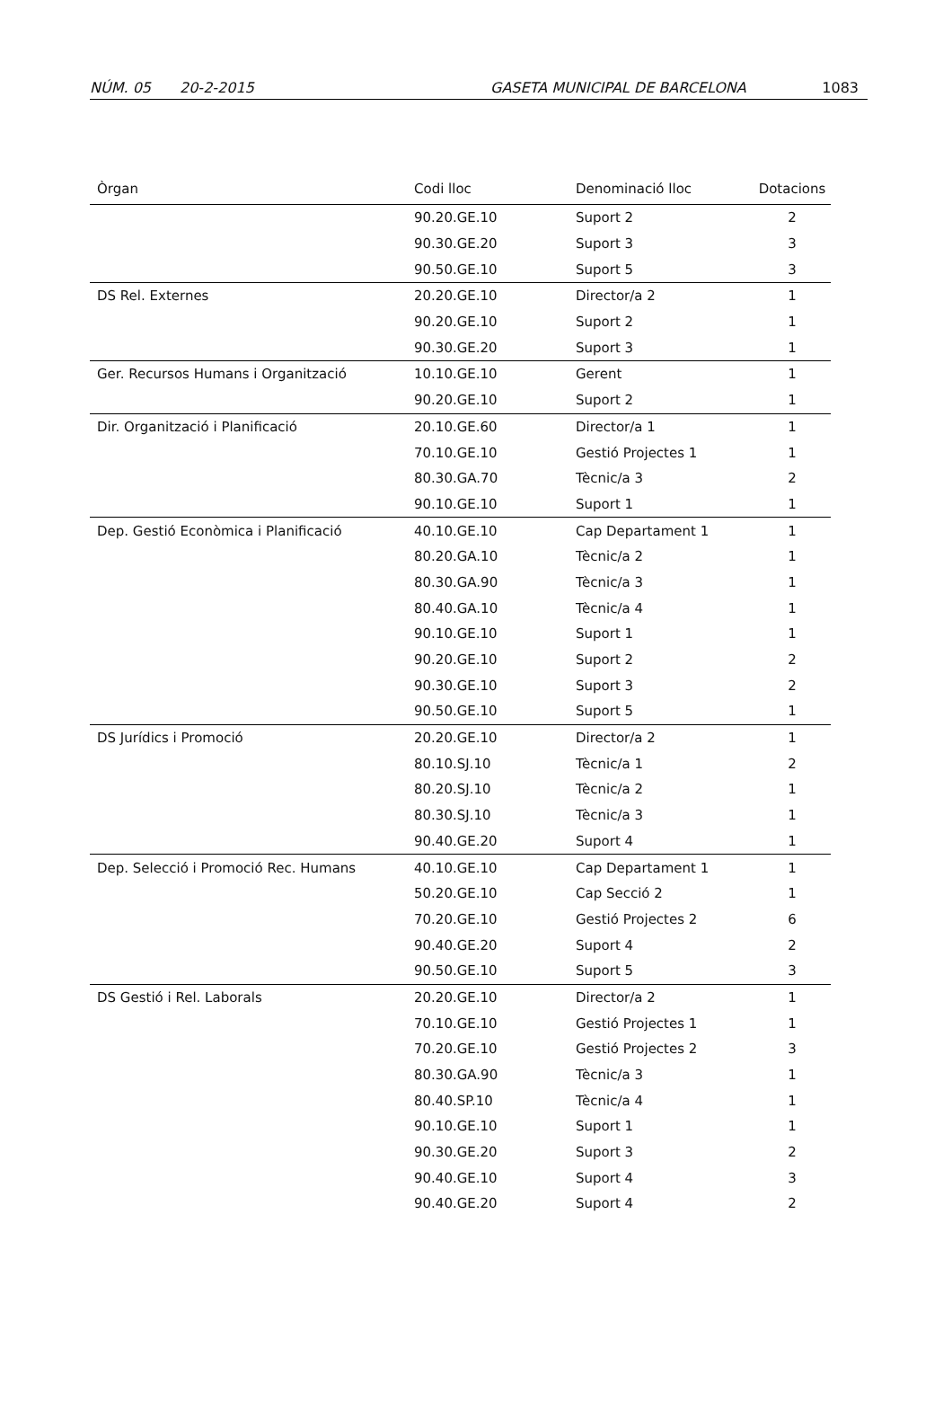NÚM. 05 20-2-2015 GASETA MUNICIPAL DE BARCELONA 1083
| Òrgan | Codi lloc | Denominació lloc | Dotacions |
| --- | --- | --- | --- |
| | 90.20.GE.10 | Suport 2 | 2 |
| | 90.30.GE.20 | Suport 3 | 3 |
| | 90.50.GE.10 | Suport 5 | 3 |
| DS Rel. Externes | 20.20.GE.10 | Director/a 2 | 1 |
| | 90.20.GE.10 | Suport 2 | 1 |
| | 90.30.GE.20 | Suport 3 | 1 |
| Ger. Recursos Humans i Organització | 10.10.GE.10 | Gerent | 1 |
| | 90.20.GE.10 | Suport 2 | 1 |
| Dir. Organització i Planificació | 20.10.GE.60 | Director/a 1 | 1 |
| | 70.10.GE.10 | Gestió Projectes 1 | 1 |
| | 80.30.GA.70 | Tècnic/a 3 | 2 |
| | 90.10.GE.10 | Suport 1 | 1 |
| Dep. Gestió Econòmica i Planificació | 40.10.GE.10 | Cap Departament 1 | 1 |
| | 80.20.GA.10 | Tècnic/a 2 | 1 |
| | 80.30.GA.90 | Tècnic/a 3 | 1 |
| | 80.40.GA.10 | Tècnic/a 4 | 1 |
| | 90.10.GE.10 | Suport 1 | 1 |
| | 90.20.GE.10 | Suport 2 | 2 |
| | 90.30.GE.10 | Suport 3 | 2 |
| | 90.50.GE.10 | Suport 5 | 1 |
| DS Jurídics i Promoció | 20.20.GE.10 | Director/a 2 | 1 |
| | 80.10.SJ.10 | Tècnic/a 1 | 2 |
| | 80.20.SJ.10 | Tècnic/a 2 | 1 |
| | 80.30.SJ.10 | Tècnic/a 3 | 1 |
| | 90.40.GE.20 | Suport 4 | 1 |
| Dep. Selecció i Promoció Rec. Humans | 40.10.GE.10 | Cap Departament 1 | 1 |
| | 50.20.GE.10 | Cap Secció 2 | 1 |
| | 70.20.GE.10 | Gestió Projectes 2 | 6 |
| | 90.40.GE.20 | Suport 4 | 2 |
| | 90.50.GE.10 | Suport 5 | 3 |
| DS Gestió i Rel. Laborals | 20.20.GE.10 | Director/a 2 | 1 |
| | 70.10.GE.10 | Gestió Projectes 1 | 1 |
| | 70.20.GE.10 | Gestió Projectes 2 | 3 |
| | 80.30.GA.90 | Tècnic/a 3 | 1 |
| | 80.40.SP.10 | Tècnic/a 4 | 1 |
| | 90.10.GE.10 | Suport 1 | 1 |
| | 90.30.GE.20 | Suport 3 | 2 |
| | 90.40.GE.10 | Suport 4 | 3 |
| | 90.40.GE.20 | Suport 4 | 2 |